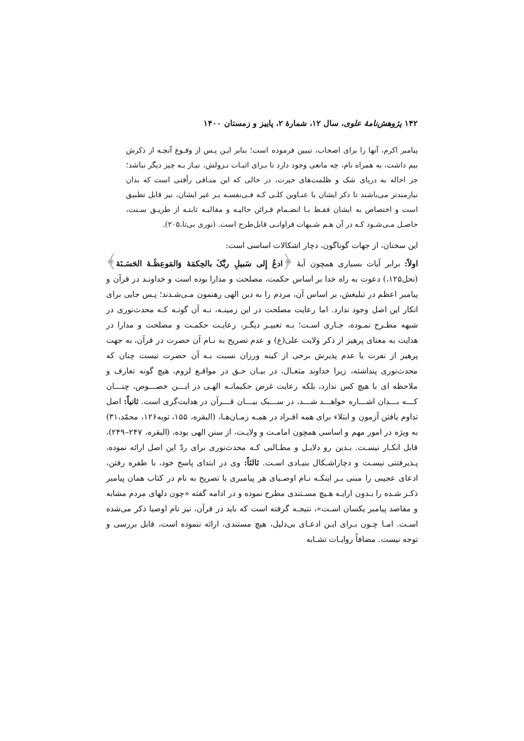۱۴۲ پژوهش‌نامهٔ علوی، سال ۱۲، شمارهٔ ۲، پاییز و زمستان ۱۴۰۰
پیامبر اکرم، آنها را برای اصحاب، تبیین فرموده است؛ بنابر ایـن پـس از وقـوع آنچـه از ذکرش بیم داشت، به همراه نام، چه مانعی وجود دارد تا بـرای اثبـات نـزولش، نیـاز بـه چیز دیگر نباشد؛ جز احاله به دریای شک و ظلمت‌های حیرت، در حالی که این منـافی رأفتی است که بدان نیازمندتر می‌باشند تا ذکر ایشان با عنـاوین کلـی کـه فـی‌نفسـه بـر غیر ایشان، نیز قابل تطبیق است و اختصاص به ایشان فقـط بـا انضـمام قـرائن حالیـه و مقالیـه ثابتـه از طریـق سـنت، حاصـل مـی‌شـود کـه در آن هـم شـبهات فراوانـی قابل‌طرح است. (نوری بی‌تا،۲۰۵).
این سخنان، از جهات گوناگون، دچار اشکالات اساسی است:
اولاً: برابر آیات بسیاری همچون آیهٔ ﴿ادعُ إِلی سَبیلِ ربِّکَ بالحِکمَهٔ وَالمَوعِظَـهٔ الحَسَـنَهٔ﴾ (نحل۱۲۵،) دعوت به راه خدا بر اساس حکمت، مصلحت و مدارا بوده است و خداونـد در قرآن و پیامبر اعظم در تبلیغش، بر اساس آن، مردم را به دین الهی رهنمون مـی‌شـدند؛ پـس جایی برای انکار این اصل وجود ندارد. اما رعایت مصلحت در این زمینـه، نـه آن گونـه کـه محدث‌نوری در شبهه مطـرح نمـوده، جـاری اسـت؛ بـه تعبیـر دیگـر، رعایـت حکمـت و مصلحت و مدارا در هدایت به معنای پرهیز از ذکر ولایت علی(ع) و عدم تصریح به نـام آن حضرت در قرآن، به جهت پرهیز از نفرت یا عدم پذیرش برخی از کینه ورزان نسبت بـه آن حضرت نیست چنان که محدث‌نوری پنداشته، زیرا خداوند متعـال، در بیـان حـق در مواقـع لزوم، هیچ گونه تعارف و ملاحظه ای با هیچ کس ندارد، بلکه رعایت غرض حکیمانـه الهـی در ایـــن خصـــوص، چنـــان کـــه بـــدان اشـــاره خواهـــد شـــد، در ســـبک بیـــان قـــرآن در هدایت‌گری است. ثانیاً: اصل تداوم یافتن آزمون و ابتلاء برای همه افـراد در همـه زمـان‌هـا، (البقره، ۱۵۵، توبه۱۲۶، محمّد،۳۱) به ویژه در امور مهم و اساسی همچون امامـت و ولایـت، از سنن الهی بوده، (البقره، ۲۴۷–۲۴۹)، قابل انکـار نیسـت. بـدین رو دلایـل و مطـالبی کـه محدث‌نوری برای ردّ این اصل ارائه نموده، پـذیرفتنی نیسـت و دچاراشـکال بنیـادی اسـت. ثالثاً: وی در ابتدای پاسخ خود، با طفره رفتن، ادعای عجیبی را مبنی بـر اینکـه نـام اوصـیای هر پیامبری با تصریح به نام در کتاب همان پیامبر ذکـر شـده را بـدون ارایـه هـیچ مسـتندی مطرح نموده و در ادامه گفته «چون دلهای مردم مشابه و مقاصد پیامبر یکسان اسـت»، نتیجـه گرفته است که باید در قرآن، نیز نام اوصیا ذکر می‌شده اسـت. امـا چـون بـرای ایـن ادعـای بی‌دلیل، هیچ مستندی، ارائه ننموده است، قابل بررسی و توجه نیست. مضافاً روایـات تشـابه